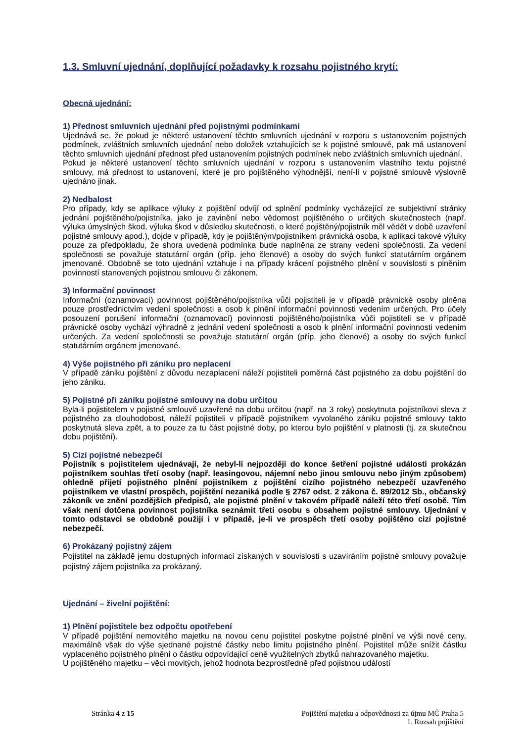1.3. Smluvní ujednání, doplňující požadavky k rozsahu pojistného krytí:
Obecná ujednání:
1) Přednost smluvních ujednání před pojistnými podmínkami
Ujednává se, že pokud je některé ustanovení těchto smluvních ujednání v rozporu s ustanovením pojistných podmínek, zvláštních smluvních ujednání nebo doložek vztahujících se k pojistné smlouvě, pak má ustanovení těchto smluvních ujednání přednost před ustanovením pojistných podmínek nebo zvláštních smluvních ujednání.
Pokud je některé ustanovení těchto smluvních ujednání v rozporu s ustanovením vlastního textu pojistné smlouvy, má přednost to ustanovení, které je pro pojištěného výhodnější, není-li v pojistné smlouvě výslovně ujednáno jinak.
2) Nedbalost
Pro případy, kdy se aplikace výluky z pojištění odvíjí od splnění podmínky vycházející ze subjektivní stránky jednání pojištěného/pojistníka, jako je zavinění nebo vědomost pojištěného o určitých skutečnostech (např. výluka úmyslných škod, výluka škod v důsledku skutečnosti, o které pojištěný/pojistník měl vědět v době uzavření pojistné smlouvy apod.), dojde v případě, kdy je pojištěným/pojistníkem právnická osoba, k aplikaci takové výluky pouze za předpokladu, že shora uvedená podmínka bude naplněna ze strany vedení společnosti. Za vedení společnosti se považuje statutární orgán (příp. jeho členové) a osoby do svých funkcí statutárním orgánem jmenované. Obdobně se toto ujednání vztahuje i na případy krácení pojistného plnění v souvislosti s plněním povinností stanovených pojistnou smlouvu či zákonem.
3) Informační povinnost
Informační (oznamovací) povinnost pojištěného/pojistníka vůči pojistiteli je v případě právnické osoby plněna pouze prostřednictvím vedení společnosti a osob k plnění informační povinnosti vedením určených. Pro účely posouzení porušení informační (oznamovací) povinnosti pojištěného/pojistníka vůči pojistiteli se v případě právnické osoby vychází výhradně z jednání vedení společnosti a osob k plnění informační povinnosti vedením určených. Za vedení společnosti se považuje statutární orgán (příp. jeho členové) a osoby do svých funkcí statutárním orgánem jmenované.
4) Výše pojistného při zániku pro neplacení
V případě zániku pojištění z důvodu nezaplacení náleží pojistiteli poměrná část pojistného za dobu pojištění do jeho zániku.
5) Pojistné při zániku pojistné smlouvy na dobu určitou
Byla-li pojistitelem v pojistné smlouvě uzavřené na dobu určitou (např. na 3 roky) poskytnuta pojistníkovi sleva z pojistného za dlouhodobost, náleží pojistiteli v případě pojistníkem vyvolaného zániku pojistné smlouvy takto poskytnutá sleva zpět, a to pouze za tu část pojistné doby, po kterou bylo pojištění v platnosti (tj. za skutečnou dobu pojištění).
5) Cizí pojistné nebezpečí
Pojistník s pojistitelem ujednávají, že nebyl-li nejpozději do konce šetření pojistné události prokázán pojistníkem souhlas třetí osoby (např. leasingovou, nájemní nebo jinou smlouvu nebo jiným způsobem) ohledně přijetí pojistného plnění pojistníkem z pojištění cizího pojistného nebezpečí uzavřeného pojistníkem ve vlastní prospěch, pojištění nezaniká podle § 2767 odst. 2 zákona č. 89/2012 Sb., občanský zákoník ve znění pozdějších předpisů, ale pojistné plnění v takovém případě náleží této třetí osobě. Tím však není dotčena povinnost pojistníka seznámit třetí osobu s obsahem pojistné smlouvy. Ujednání v tomto odstavci se obdobně použijí i v případě, je-li ve prospěch třetí osoby pojištěno cizí pojistné nebezpečí.
6) Prokázaný pojistný zájem
Pojistitel na základě jemu dostupných informací získaných v souvislosti s uzavíráním pojistné smlouvy považuje pojistný zájem pojistníka za prokázaný.
Ujednání – živelní pojištění:
1) Plnění pojistitele bez odpočtu opotřebení
V případě pojištění nemovitého majetku na novou cenu pojistitel poskytne pojistné plnění ve výši nové ceny, maximálně však do výše sjednané pojistné částky nebo limitu pojistného plnění. Pojistitel může snížit částku vyplaceného pojistného plnění o částku odpovídající ceně využitelných zbytků nahrazovaného majetku.
U pojištěného majetku – věcí movitých, jehož hodnota bezprostředně před pojistnou událostí
Stránka 4 z 15 Pojištění majetku a odpovědnosti za újmu MČ Praha 5
1. Rozsah pojištění